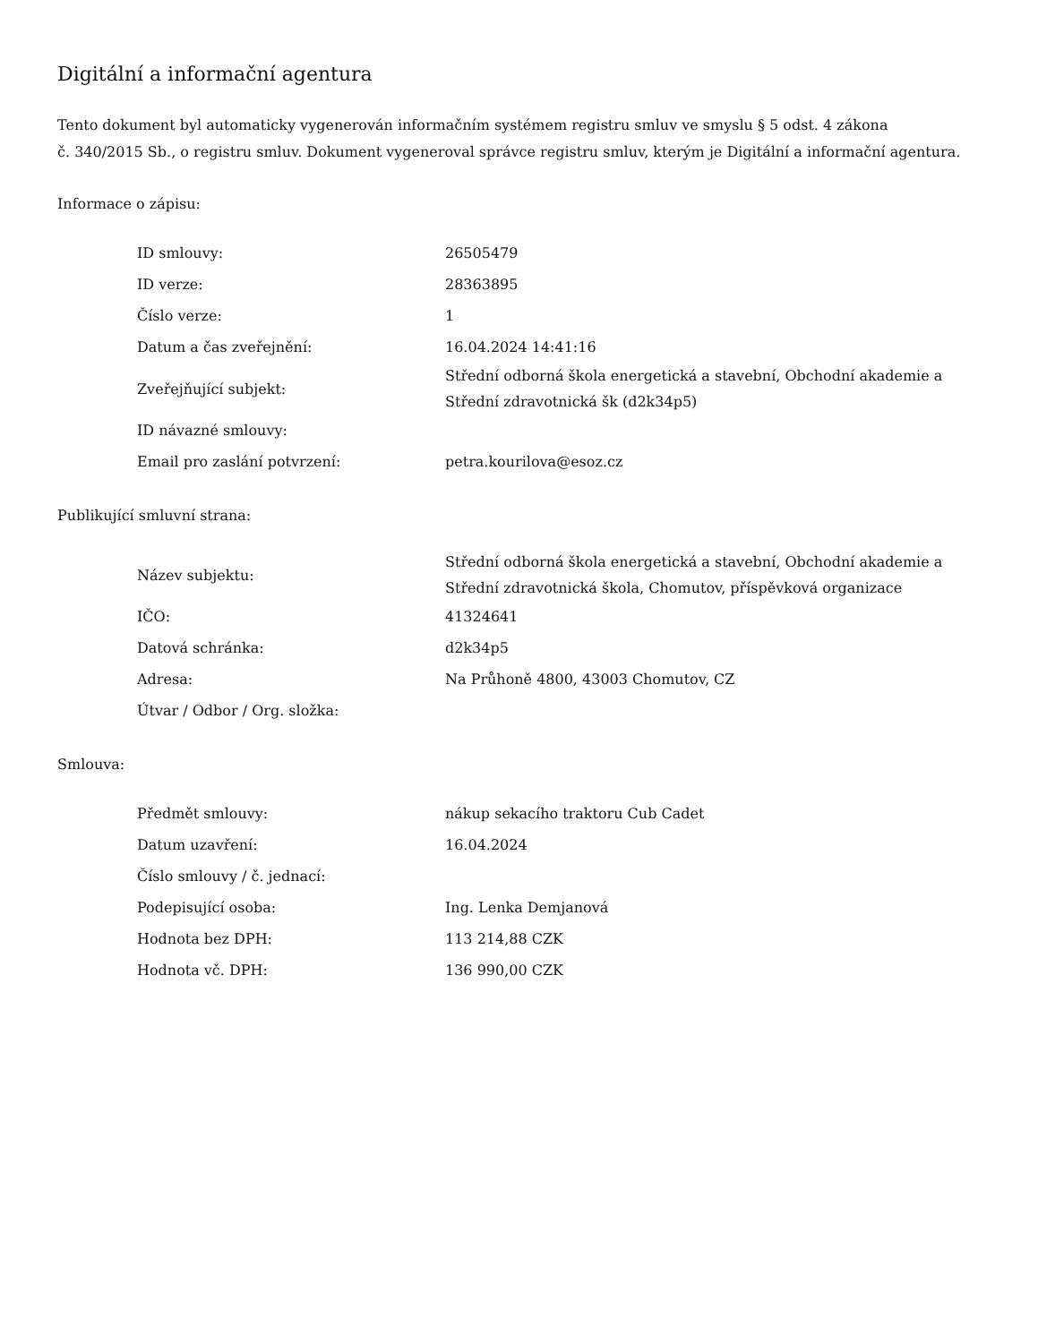Digitální a informační agentura
Tento dokument byl automaticky vygenerován informačním systémem registru smluv ve smyslu § 5 odst. 4 zákona
č. 340/2015 Sb., o registru smluv. Dokument vygeneroval správce registru smluv, kterým je Digitální a informační agentura.
Informace o zápisu:
| ID smlouvy: | 26505479 |
| ID verze: | 28363895 |
| Číslo verze: | 1 |
| Datum a čas zveřejnění: | 16.04.2024 14:41:16 |
| Zveřejňující subjekt: | Střední odborná škola energetická a stavební, Obchodní akademie a Střední zdravotnická šk (d2k34p5) |
| ID návazné smlouvy: | |
| Email pro zaslání potvrzení: | petra.kourilova@esoz.cz |
Publikující smluvní strana:
| Název subjektu: | Střední odborná škola energetická a stavební, Obchodní akademie a Střední zdravotnická škola, Chomutov, příspěvková organizace |
| IČO: | 41324641 |
| Datová schránka: | d2k34p5 |
| Adresa: | Na Průhoně 4800, 43003 Chomutov, CZ |
| Útvar / Odbor / Org. složka: | |
Smlouva:
| Předmět smlouvy: | nákup sekacího traktoru Cub Cadet |
| Datum uzavření: | 16.04.2024 |
| Číslo smlouvy / č. jednací: | |
| Podepisující osoba: | Ing. Lenka Demjanová |
| Hodnota bez DPH: | 113 214,88 CZK |
| Hodnota vč. DPH: | 136 990,00 CZK |